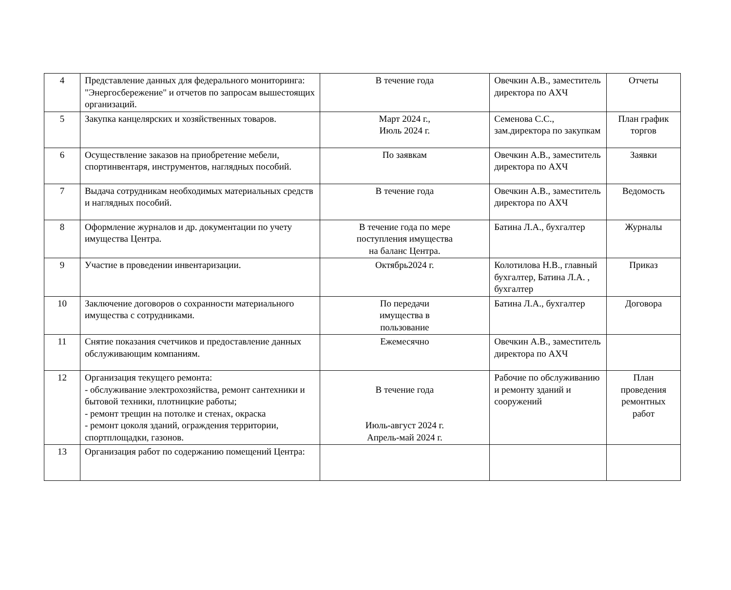| 4 | Представление данных для федерального мониторинга: "Энергосбережение" и отчетов по запросам вышестоящих организаций. | В течение года | Овечкин А.В., заместитель директора по АХЧ | Отчеты |
| 5 | Закупка канцелярских и хозяйственных товаров. | Март 2024 г., Июль 2024 г. | Семенова С.С., зам.директора по закупкам | План график торгов |
| 6 | Осуществление заказов на приобретение мебели, спортинвентаря, инструментов, наглядных пособий. | По заявкам | Овечкин А.В., заместитель директора по АХЧ | Заявки |
| 7 | Выдача сотрудникам необходимых материальных средств и наглядных пособий. | В течение года | Овечкин А.В., заместитель директора по АХЧ | Ведомость |
| 8 | Оформление журналов и др. документации по учету имущества Центра. | В течение года по мере поступления имущества на баланс Центра. | Батина Л.А., бухгалтер | Журналы |
| 9 | Участие в проведении инвентаризации. | Октябрь2024 г. | Колотилова Н.В., главный бухгалтер, Батина Л.А. , бухгалтер | Приказ |
| 10 | Заключение договоров о сохранности материального имущества с сотрудниками. | По передачи имущества в пользование | Батина Л.А., бухгалтер | Договора |
| 11 | Снятие показания счетчиков и предоставление данных обслуживающим компаниям. | Ежемесячно | Овечкин А.В., заместитель директора по АХЧ | |
| 12 | Организация текущего ремонта: - обслуживание электрохозяйства, ремонт сантехники и бытовой техники, плотницкие работы; - ремонт трещин на потолке и стенах, окраска - ремонт цоколя зданий, ограждения территории, спортплощадки, газонов. | В течение года Июль-август 2024 г. Апрель-май 2024 г. | Рабочие по обслуживанию и ремонту зданий и сооружений | План проведения ремонтных работ |
| 13 | Организация работ по содержанию помещений Центра: | | | |